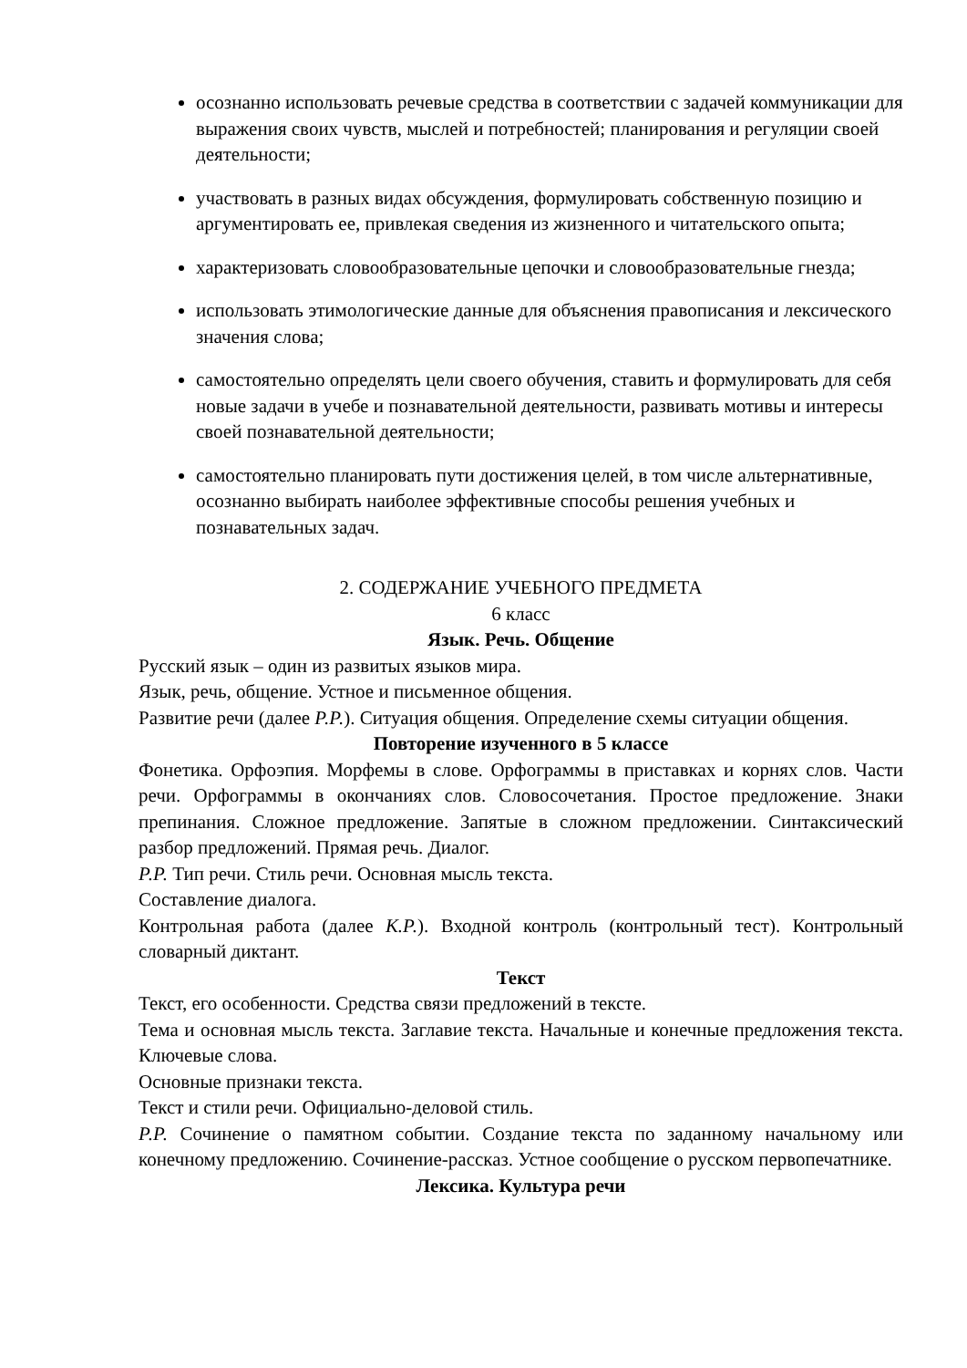осознанно использовать речевые средства в соответствии с задачей коммуникации для выражения своих чувств, мыслей и потребностей; планирования и регуляции своей деятельности;
участвовать в разных видах обсуждения, формулировать собственную позицию и аргументировать ее, привлекая сведения из жизненного и читательского опыта;
характеризовать словообразовательные цепочки и словообразовательные гнезда;
использовать этимологические данные для объяснения правописания и лексического значения слова;
самостоятельно определять цели своего обучения, ставить и формулировать для себя новые задачи в учебе и познавательной деятельности, развивать мотивы и интересы своей познавательной деятельности;
самостоятельно планировать пути достижения целей, в том числе альтернативные, осознанно выбирать наиболее эффективные способы решения учебных и познавательных задач.
2. СОДЕРЖАНИЕ УЧЕБНОГО ПРЕДМЕТА
6 класс
Язык. Речь. Общение
Русский язык – один из развитых языков мира.
Язык, речь, общение. Устное и письменное общения.
Развитие речи (далее Р.Р.). Ситуация общения. Определение схемы ситуации общения.
Повторение изученного в 5 классе
Фонетика. Орфоэпия. Морфемы в слове. Орфограммы в приставках и корнях слов. Части речи. Орфограммы в окончаниях слов. Словосочетания. Простое предложение. Знаки препинания. Сложное предложение. Запятые в сложном предложении. Синтаксический разбор предложений. Прямая речь. Диалог.
Р.Р. Тип речи. Стиль речи. Основная мысль текста.
Составление диалога.
Контрольная работа (далее К.Р.). Входной контроль (контрольный тест). Контрольный словарный диктант.
Текст
Текст, его особенности. Средства связи предложений в тексте.
Тема и основная мысль текста. Заглавие текста. Начальные и конечные предложения текста. Ключевые слова.
Основные признаки текста.
Текст и стили речи. Официально-деловой стиль.
Р.Р. Сочинение о памятном событии. Создание текста по заданному начальному или конечному предложению. Сочинение-рассказ. Устное сообщение о русском первопечатнике.
Лексика. Культура речи